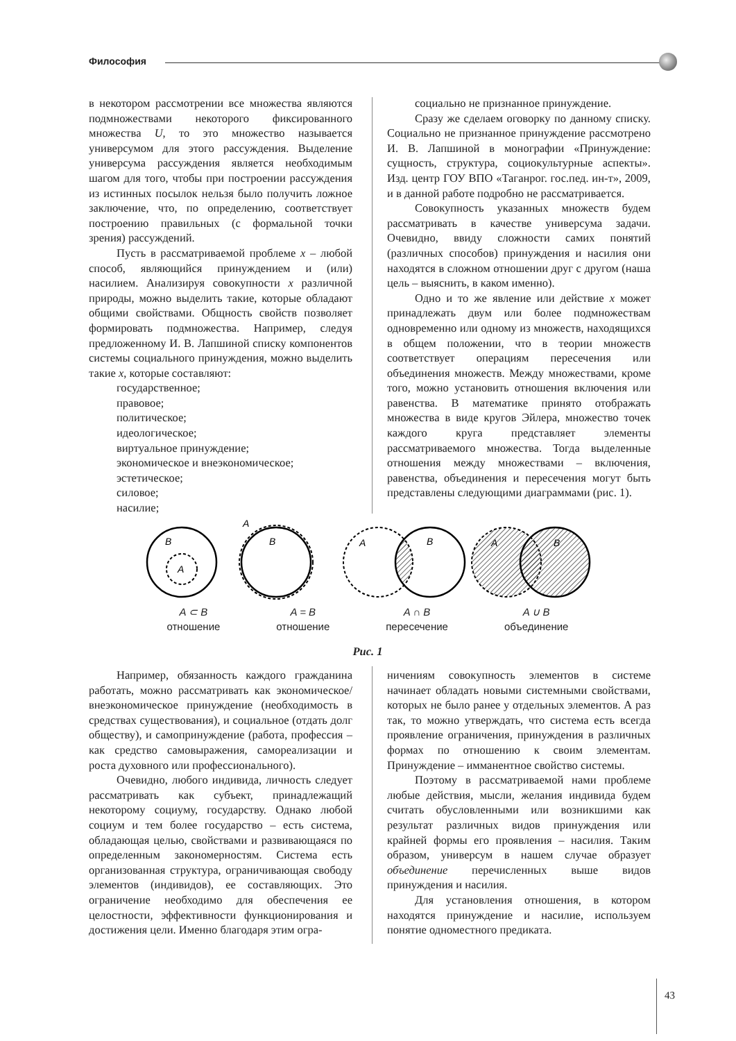Философия
в некотором рассмотрении все множества являются подмножествами некоторого фиксированного множества U, то это множество называется универсумом для этого рассуждения. Выделение универсума рассуждения является необходимым шагом для того, чтобы при построении рассуждения из истинных посылок нельзя было получить ложное заключение, что, по определению, соответствует построению правильных (с формальной точки зрения) рассуждений.
Пусть в рассматриваемой проблеме x – любой способ, являющийся принуждением и (или) насилием. Анализируя совокупности x различной природы, можно выделить такие, которые обладают общими свойствами. Общность свойств позволяет формировать подмножества. Например, следуя предложенному И. В. Лапшиной списку компонентов системы социального принуждения, можно выделить такие x, которые составляют:
государственное;
правовое;
политическое;
идеологическое;
виртуальное принуждение;
экономическое и внеэкономическое;
эстетическое;
силовое;
насилие;
социально не признанное принуждение.
Сразу же сделаем оговорку по данному списку. Социально не признанное принуждение рассмотрено И. В. Лапшиной в монографии «Принуждение: сущность, структура, социокультурные аспекты». Изд. центр ГОУ ВПО «Таганрог. гос.пед. ин-т», 2009, и в данной работе подробно не рассматривается.
Совокупность указанных множеств будем рассматривать в качестве универсума задачи. Очевидно, ввиду сложности самих понятий (различных способов) принуждения и насилия они находятся в сложном отношении друг с другом (наша цель – выяснить, в каком именно).
Одно и то же явление или действие x может принадлежать двум или более подмножествам одновременно или одному из множеств, находящихся в общем положении, что в теории множеств соответствует операциям пересечения или объединения множеств. Между множествами, кроме того, можно установить отношения включения или равенства. В математике принято отображать множества в виде кругов Эйлера, множество точек каждого круга представляет элементы рассматриваемого множества. Тогда выделенные отношения между множествами – включения, равенства, объединения и пересечения могут быть представлены следующими диаграммами (рис. 1).
B
A
A
B
A
B
A
B
A ⊂ B
отношение
A = B
отношение
A ∩ B
пересечение
A ∪ B
объединение
Рис. 1
Например, обязанность каждого гражданина работать, можно рассматривать как экономическое/внеэкономическое принуждение (необходимость в средствах существования), и социальное (отдать долг обществу), и самопринуждение (работа, профессия – как средство самовыражения, самореализации и роста духовного или профессионального).
Очевидно, любого индивида, личность следует рассматривать как субъект, принадлежащий некоторому социуму, государству. Однако любой социум и тем более государство – есть система, обладающая целью, свойствами и развивающаяся по определенным закономерностям. Система есть организованная структура, ограничивающая свободу элементов (индивидов), ее составляющих. Это ограничение необходимо для обеспечения ее целостности, эффективности функционирования и достижения цели. Именно благодаря этим огра-
ничениям совокупность элементов в системе начинает обладать новыми системными свойствами, которых не было ранее у отдельных элементов. А раз так, то можно утверждать, что система есть всегда проявление ограничения, принуждения в различных формах по отношению к своим элементам. Принуждение – имманентное свойство системы.
Поэтому в рассматриваемой нами проблеме любые действия, мысли, желания индивида будем считать обусловленными или возникшими как результат различных видов принуждения или крайней формы его проявления – насилия. Таким образом, универсум в нашем случае образует объединение перечисленных выше видов принуждения и насилия.
Для установления отношения, в котором находятся принуждение и насилие, используем понятие одноместного предиката.
43